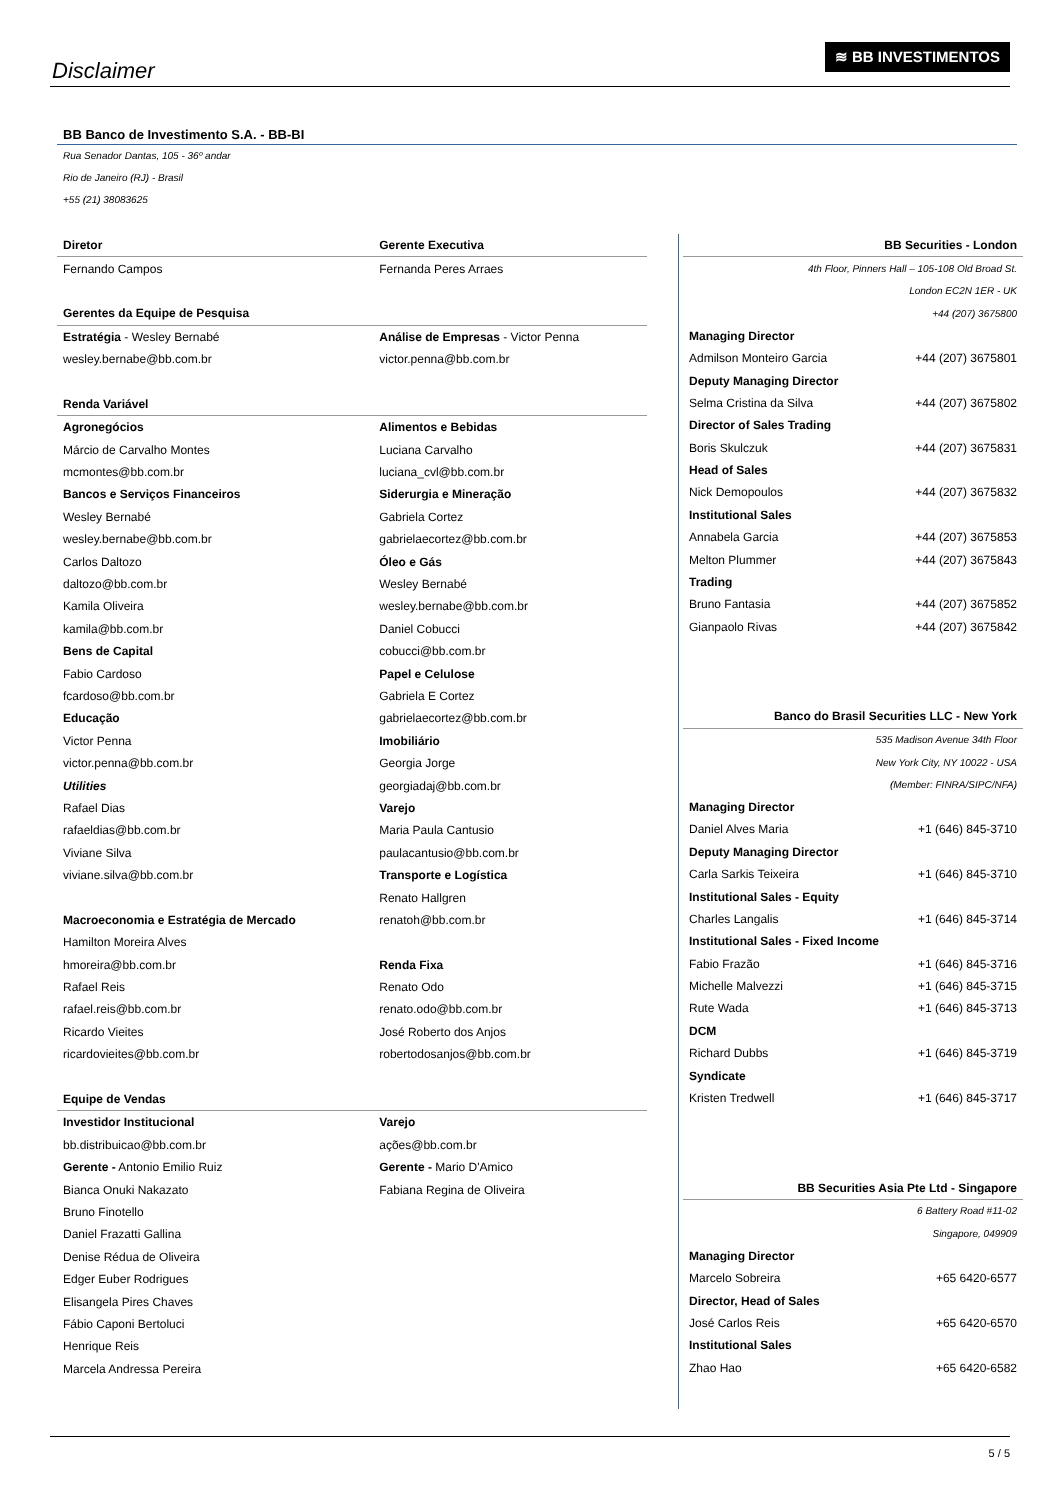Disclaimer
≋ BB INVESTIMENTOS
BB Banco de Investimento S.A. - BB-BI
Rua Senador Dantas, 105 - 36º andar
Rio de Janeiro (RJ) - Brasil
+55 (21) 38083625
| Diretor | Gerente Executiva |
| Fernando Campos | Fernanda Peres Arraes |
| Gerentes da Equipe de Pesquisa | |
| Estratégia - Wesley Bernabé | Análise de Empresas - Victor Penna |
| wesley.bernabe@bb.com.br | victor.penna@bb.com.br |
| Renda Variável | |
| Agronegócios | Alimentos e Bebidas |
| Márcio de Carvalho Montes | Luciana Carvalho |
| mcmontes@bb.com.br | luciana_cvl@bb.com.br |
| Bancos e Serviços Financeiros | Siderurgia e Mineração |
| Wesley Bernabé | Gabriela Cortez |
| wesley.bernabe@bb.com.br | gabrielaecortez@bb.com.br |
| Carlos Daltozo | Óleo e Gás |
| daltozo@bb.com.br | Wesley Bernabé |
| Kamila Oliveira | wesley.bernabe@bb.com.br |
| kamila@bb.com.br | Daniel Cobucci |
| Bens de Capital | cobucci@bb.com.br |
| Fabio Cardoso | Papel e Celulose |
| fcardoso@bb.com.br | Gabriela E Cortez |
| Educação | gabrielaecortez@bb.com.br |
| Victor Penna | Imobiliário |
| victor.penna@bb.com.br | Georgia Jorge |
| Utilities | georgiadaj@bb.com.br |
| Rafael Dias | Varejo |
| rafaeldias@bb.com.br | Maria Paula Cantusio |
| Viviane Silva | paulacantusio@bb.com.br |
| viviane.silva@bb.com.br | Transporte e Logística |
| | Renato Hallgren |
| Macroeconomia e Estratégia de Mercado | renatoh@bb.com.br |
| Hamilton Moreira Alves | |
| hmoreira@bb.com.br | Renda Fixa |
| Rafael Reis | Renato Odo |
| rafael.reis@bb.com.br | renato.odo@bb.com.br |
| Ricardo Vieites | José Roberto dos Anjos |
| ricardovieites@bb.com.br | robertodosanjos@bb.com.br |
| Equipe de Vendas | |
| Investidor Institucional | Varejo |
| bb.distribuicao@bb.com.br | ações@bb.com.br |
| Gerente - Antonio Emilio Ruiz | Gerente - Mario D'Amico |
| Bianca Onuki Nakazato | Fabiana Regina de Oliveira |
| Bruno Finotello | |
| Daniel Frazatti Gallina | |
| Denise Rédua de Oliveira | |
| Edger Euber Rodrigues | |
| Elisangela Pires Chaves | |
| Fábio Caponi Bertoluci | |
| Henrique Reis | |
| Marcela Andressa Pereira | |
| BB Securities - London | |
| 4th Floor, Pinners Hall – 105-108 Old Broad St. | |
| London EC2N 1ER - UK | |
| +44 (207) 3675800 | |
| Managing Director | |
| Admilson Monteiro Garcia | +44 (207) 3675801 |
| Deputy Managing Director | |
| Selma Cristina da Silva | +44 (207) 3675802 |
| Director of Sales Trading | |
| Boris Skulczuk | +44 (207) 3675831 |
| Head of Sales | |
| Nick Demopoulos | +44 (207) 3675832 |
| Institutional Sales | |
| Annabela Garcia | +44 (207) 3675853 |
| Melton Plummer | +44 (207) 3675843 |
| Trading | |
| Bruno Fantasia | +44 (207) 3675852 |
| Gianpaolo Rivas | +44 (207) 3675842 |
| Banco do Brasil Securities LLC - New York | |
| 535 Madison Avenue 34th Floor | |
| New York City, NY 10022 - USA | |
| (Member: FINRA/SIPC/NFA) | |
| Managing Director | |
| Daniel Alves Maria | +1 (646) 845-3710 |
| Deputy Managing Director | |
| Carla Sarkis Teixeira | +1 (646) 845-3710 |
| Institutional Sales - Equity | |
| Charles Langalis | +1 (646) 845-3714 |
| Institutional Sales - Fixed Income | |
| Fabio Frazão | +1 (646) 845-3716 |
| Michelle Malvezzi | +1 (646) 845-3715 |
| Rute Wada | +1 (646) 845-3713 |
| DCM | |
| Richard Dubbs | +1 (646) 845-3719 |
| Syndicate | |
| Kristen Tredwell | +1 (646) 845-3717 |
| BB Securities Asia Pte Ltd - Singapore | |
| 6 Battery Road #11-02 | |
| Singapore, 049909 | |
| Managing Director | |
| Marcelo Sobreira | +65 6420-6577 |
| Director, Head of Sales | |
| José Carlos Reis | +65 6420-6570 |
| Institutional Sales | |
| Zhao Hao | +65 6420-6582 |
5 / 5